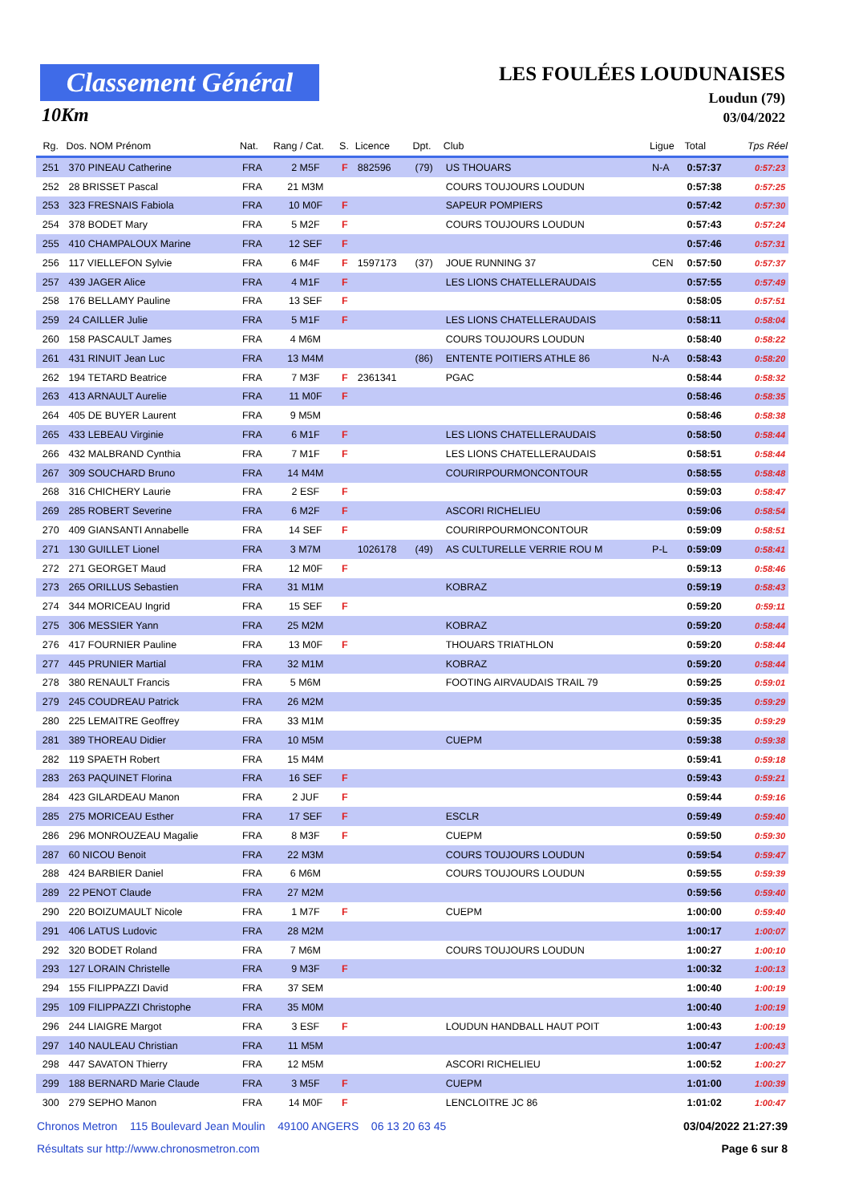Classement Général
10Km
LES FOULÉES LOUDUNAISES
Loudun (79)
03/04/2022
| Rg. | Dos. NOM Prénom | Nat. | Rang / Cat. | S. | Licence | Dpt. | Club | Ligue | Total | Tps Réel |
| --- | --- | --- | --- | --- | --- | --- | --- | --- | --- | --- |
| 251 | 370 PINEAU Catherine | FRA | 2 M5F | F | 882596 | (79) | US THOUARS | N-A | 0:57:37 | 0:57:23 |
| 252 | 28 BRISSET Pascal | FRA | 21 M3M | | | | COURS TOUJOURS LOUDUN | | 0:57:38 | 0:57:25 |
| 253 | 323 FRESNAIS Fabiola | FRA | 10 M0F | F | | | SAPEUR POMPIERS | | 0:57:42 | 0:57:30 |
| 254 | 378 BODET Mary | FRA | 5 M2F | F | | | COURS TOUJOURS LOUDUN | | 0:57:43 | 0:57:24 |
| 255 | 410 CHAMPALOUX Marine | FRA | 12 SEF | F | | | | | 0:57:46 | 0:57:31 |
| 256 | 117 VIELLEFON Sylvie | FRA | 6 M4F | F | 1597173 | (37) | JOUE RUNNING 37 | CEN | 0:57:50 | 0:57:37 |
| 257 | 439 JAGER Alice | FRA | 4 M1F | F | | | LES LIONS CHATELLERAUDAIS | | 0:57:55 | 0:57:49 |
| 258 | 176 BELLAMY Pauline | FRA | 13 SEF | F | | | | | 0:58:05 | 0:57:51 |
| 259 | 24 CAILLER Julie | FRA | 5 M1F | F | | | LES LIONS CHATELLERAUDAIS | | 0:58:11 | 0:58:04 |
| 260 | 158 PASCAULT James | FRA | 4 M6M | | | | COURS TOUJOURS LOUDUN | | 0:58:40 | 0:58:22 |
| 261 | 431 RINUIT Jean Luc | FRA | 13 M4M | | | (86) | ENTENTE POITIERS ATHLE 86 | N-A | 0:58:43 | 0:58:20 |
| 262 | 194 TETARD Beatrice | FRA | 7 M3F | F | 2361341 | | PGAC | | 0:58:44 | 0:58:32 |
| 263 | 413 ARNAULT Aurelie | FRA | 11 M0F | F | | | | | 0:58:46 | 0:58:35 |
| 264 | 405 DE BUYER Laurent | FRA | 9 M5M | | | | | | 0:58:46 | 0:58:38 |
| 265 | 433 LEBEAU Virginie | FRA | 6 M1F | F | | | LES LIONS CHATELLERAUDAIS | | 0:58:50 | 0:58:44 |
| 266 | 432 MALBRAND Cynthia | FRA | 7 M1F | F | | | LES LIONS CHATELLERAUDAIS | | 0:58:51 | 0:58:44 |
| 267 | 309 SOUCHARD Bruno | FRA | 14 M4M | | | | COURIRPOURMONCONTOUR | | 0:58:55 | 0:58:48 |
| 268 | 316 CHICHERY Laurie | FRA | 2 ESF | F | | | | | 0:59:03 | 0:58:47 |
| 269 | 285 ROBERT Severine | FRA | 6 M2F | F | | | ASCORI RICHELIEU | | 0:59:06 | 0:58:54 |
| 270 | 409 GIANSANTI Annabelle | FRA | 14 SEF | F | | | COURIRPOURMONCONTOUR | | 0:59:09 | 0:58:51 |
| 271 | 130 GUILLET Lionel | FRA | 3 M7M | | 1026178 | (49) | AS CULTURELLE VERRIE ROU M | P-L | 0:59:09 | 0:58:41 |
| 272 | 271 GEORGET Maud | FRA | 12 M0F | F | | | | | 0:59:13 | 0:58:46 |
| 273 | 265 ORILLUS Sebastien | FRA | 31 M1M | | | | KOBRAZ | | 0:59:19 | 0:58:43 |
| 274 | 344 MORICEAU Ingrid | FRA | 15 SEF | F | | | | | 0:59:20 | 0:59:11 |
| 275 | 306 MESSIER Yann | FRA | 25 M2M | | | | KOBRAZ | | 0:59:20 | 0:58:44 |
| 276 | 417 FOURNIER Pauline | FRA | 13 M0F | F | | | THOUARS TRIATHLON | | 0:59:20 | 0:58:44 |
| 277 | 445 PRUNIER Martial | FRA | 32 M1M | | | | KOBRAZ | | 0:59:20 | 0:58:44 |
| 278 | 380 RENAULT Francis | FRA | 5 M6M | | | | FOOTING AIRVAUDAIS TRAIL 79 | | 0:59:25 | 0:59:01 |
| 279 | 245 COUDREAU Patrick | FRA | 26 M2M | | | | | | 0:59:35 | 0:59:29 |
| 280 | 225 LEMAITRE Geoffrey | FRA | 33 M1M | | | | | | 0:59:35 | 0:59:29 |
| 281 | 389 THOREAU Didier | FRA | 10 M5M | | | | CUEPM | | 0:59:38 | 0:59:38 |
| 282 | 119 SPAETH Robert | FRA | 15 M4M | | | | | | 0:59:41 | 0:59:18 |
| 283 | 263 PAQUINET Florina | FRA | 16 SEF | F | | | | | 0:59:43 | 0:59:21 |
| 284 | 423 GILARDEAU Manon | FRA | 2 JUF | F | | | | | 0:59:44 | 0:59:16 |
| 285 | 275 MORICEAU Esther | FRA | 17 SEF | F | | | ESCLR | | 0:59:49 | 0:59:40 |
| 286 | 296 MONROUZEAU Magalie | FRA | 8 M3F | F | | | CUEPM | | 0:59:50 | 0:59:30 |
| 287 | 60 NICOU Benoit | FRA | 22 M3M | | | | COURS TOUJOURS LOUDUN | | 0:59:54 | 0:59:47 |
| 288 | 424 BARBIER Daniel | FRA | 6 M6M | | | | COURS TOUJOURS LOUDUN | | 0:59:55 | 0:59:39 |
| 289 | 22 PENOT Claude | FRA | 27 M2M | | | | | | 0:59:56 | 0:59:40 |
| 290 | 220 BOIZUMAULT Nicole | FRA | 1 M7F | F | | | CUEPM | | 1:00:00 | 0:59:40 |
| 291 | 406 LATUS Ludovic | FRA | 28 M2M | | | | | | 1:00:17 | 1:00:07 |
| 292 | 320 BODET Roland | FRA | 7 M6M | | | | COURS TOUJOURS LOUDUN | | 1:00:27 | 1:00:10 |
| 293 | 127 LORAIN Christelle | FRA | 9 M3F | F | | | | | 1:00:32 | 1:00:13 |
| 294 | 155 FILIPPAZZI David | FRA | 37 SEM | | | | | | 1:00:40 | 1:00:19 |
| 295 | 109 FILIPPAZZI Christophe | FRA | 35 M0M | | | | | | 1:00:40 | 1:00:19 |
| 296 | 244 LIAIGRE Margot | FRA | 3 ESF | F | | | LOUDUN HANDBALL HAUT POIT | | 1:00:43 | 1:00:19 |
| 297 | 140 NAULEAU Christian | FRA | 11 M5M | | | | | | 1:00:47 | 1:00:43 |
| 298 | 447 SAVATON Thierry | FRA | 12 M5M | | | | ASCORI RICHELIEU | | 1:00:52 | 1:00:27 |
| 299 | 188 BERNARD Marie Claude | FRA | 3 M5F | F | | | CUEPM | | 1:01:00 | 1:00:39 |
| 300 | 279 SEPHO Manon | FRA | 14 M0F | F | | | LENCLOITRE JC 86 | | 1:01:02 | 1:00:47 |
Chronos Metron 115 Boulevard Jean Moulin 49100 ANGERS 06 13 20 63 45 03/04/2022 21:27:39
Résultats sur http://www.chronosmetron.com Page 6 sur 8